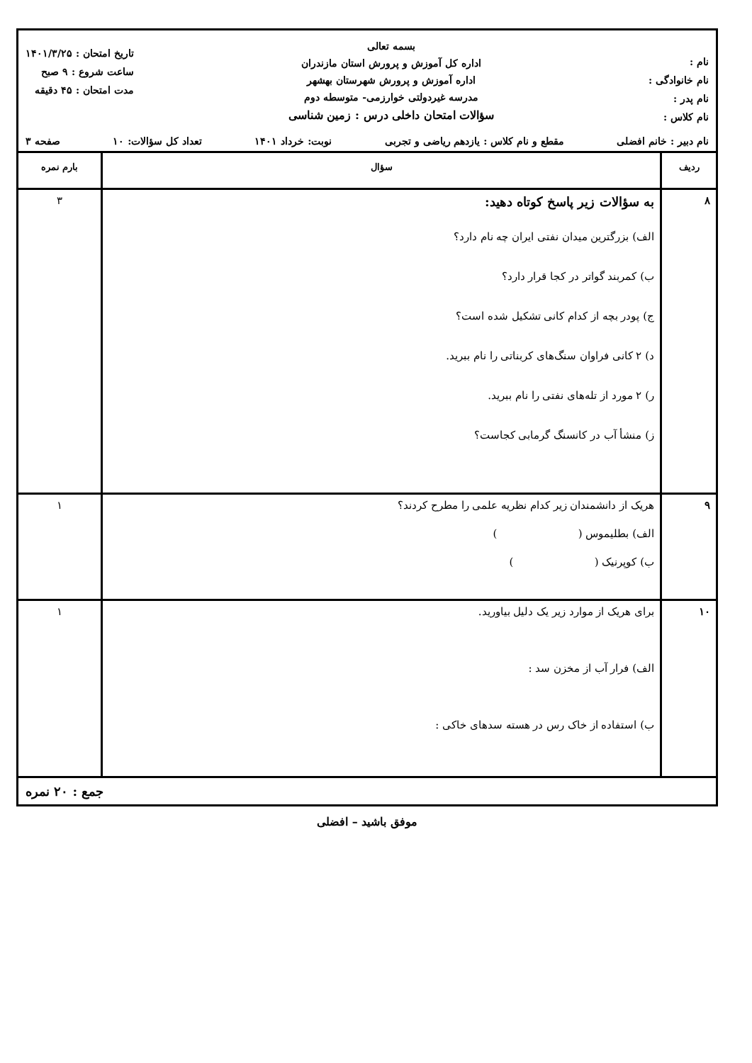نام :
نام خانوادگی :
نام پدر :
نام کلاس :
بسمه تعالی
اداره کل آموزش و پرورش استان مازندران
اداره آموزش و پرورش شهرستان بهشهر
مدرسه غیردولتی خوارزمی- متوسطه دوم
سؤالات امتحان داخلی درس : زمین شناسی
تاریخ امتحان : ۱۴۰۱/۳/۲۵
ساعت شروع : ۹ صبح
مدت امتحان : ۴۵ دقیقه
نام دبیر : خانم افضلی مقطع و نام کلاس : یازدهم ریاضی و تجربی نوبت: خرداد ۱۴۰۱ تعداد کل سؤالات: ۱۰ صفحه ۳
| ردیف | سؤال | بارم نمره |
| --- | --- | --- |
| ۸ | به سؤالات زیر پاسخ کوتاه دهید: الف) بزرگترین میدان نفتی ایران چه نام دارد؟ ب) کمربند گواتر در کجا قرار دارد؟ ج) پودر بچه از کدام کانی تشکیل شده است؟ د) ۲ کانی فراوان سنگ‌های کربناتی را نام ببرید. ر) ۲ مورد از تله‌های نفتی را نام ببرید. ز) منشأ آب در کانسنگ گرمابی کجاست؟ | ۳ |
| ۹ | هریک از دانشمندان زیر کدام نظریه علمی را مطرح کردند؟ الف) بطلیموس ( ) ب) کوپرنیک ( ) | ۱ |
| ۱۰ | برای هریک از موارد زیر یک دلیل بیاورید. الف) فرار آب از مخزن سد : ب) استفاده از خاک رس در هسته سدهای خاکی : | ۱ |
جمع : ۲۰ نمره
موفق باشید – افضلی